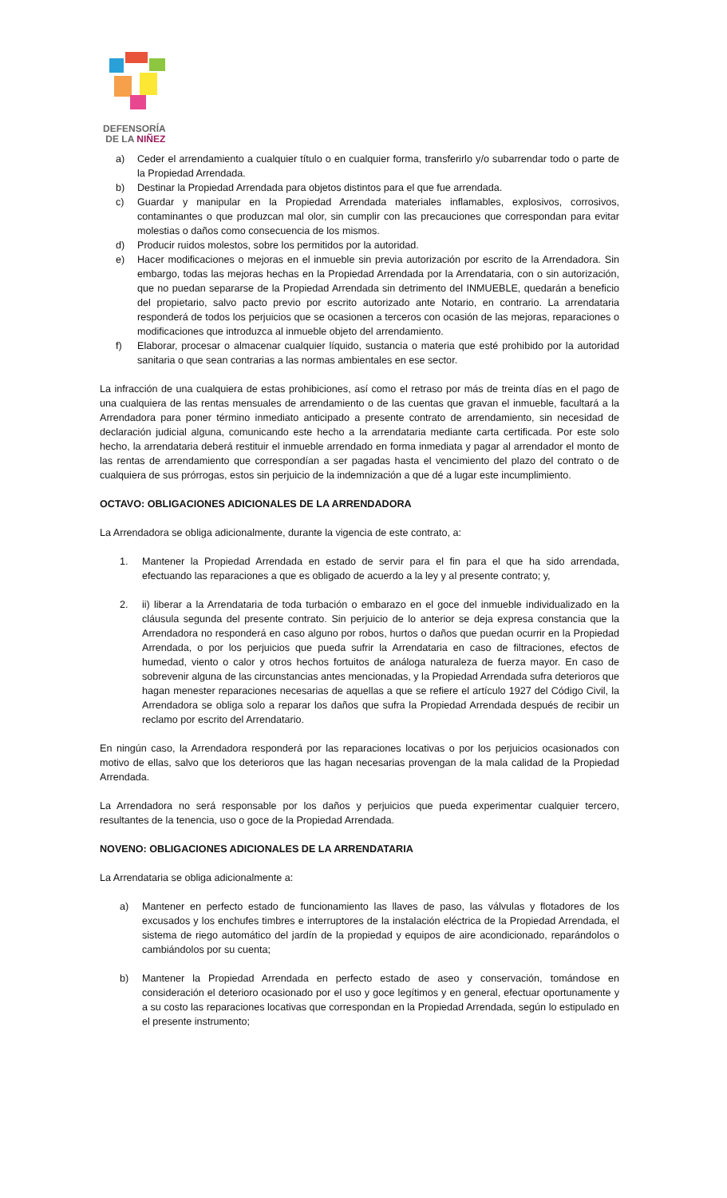DEFENSORÍA
DE LA NIÑEZ
a) Ceder el arrendamiento a cualquier título o en cualquier forma, transferirlo y/o subarrendar todo o parte de la Propiedad Arrendada.
b) Destinar la Propiedad Arrendada para objetos distintos para el que fue arrendada.
c) Guardar y manipular en la Propiedad Arrendada materiales inflamables, explosivos, corrosivos, contaminantes o que produzcan mal olor, sin cumplir con las precauciones que correspondan para evitar molestias o daños como consecuencia de los mismos.
d) Producir ruidos molestos, sobre los permitidos por la autoridad.
e) Hacer modificaciones o mejoras en el inmueble sin previa autorización por escrito de la Arrendadora. Sin embargo, todas las mejoras hechas en la Propiedad Arrendada por la Arrendataria, con o sin autorización, que no puedan separarse de la Propiedad Arrendada sin detrimento del INMUEBLE, quedarán a beneficio del propietario, salvo pacto previo por escrito autorizado ante Notario, en contrario. La arrendataria responderá de todos los perjuicios que se ocasionen a terceros con ocasión de las mejoras, reparaciones o modificaciones que introduzca al inmueble objeto del arrendamiento.
f) Elaborar, procesar o almacenar cualquier líquido, sustancia o materia que esté prohibido por la autoridad sanitaria o que sean contrarias a las normas ambientales en ese sector.
La infracción de una cualquiera de estas prohibiciones, así como el retraso por más de treinta días en el pago de una cualquiera de las rentas mensuales de arrendamiento o de las cuentas que gravan el inmueble, facultará a la Arrendadora para poner término inmediato anticipado a presente contrato de arrendamiento, sin necesidad de declaración judicial alguna, comunicando este hecho a la arrendataria mediante carta certificada. Por este solo hecho, la arrendataria deberá restituir el inmueble arrendado en forma inmediata y pagar al arrendador el monto de las rentas de arrendamiento que correspondían a ser pagadas hasta el vencimiento del plazo del contrato o de cualquiera de sus prórrogas, estos sin perjuicio de la indemnización a que dé a lugar este incumplimiento.
OCTAVO: OBLIGACIONES ADICIONALES DE LA ARRENDADORA
La Arrendadora se obliga adicionalmente, durante la vigencia de este contrato, a:
1. Mantener la Propiedad Arrendada en estado de servir para el fin para el que ha sido arrendada, efectuando las reparaciones a que es obligado de acuerdo a la ley y al presente contrato; y,
2. ii) liberar a la Arrendataria de toda turbación o embarazo en el goce del inmueble individualizado en la cláusula segunda del presente contrato. Sin perjuicio de lo anterior se deja expresa constancia que la Arrendadora no responderá en caso alguno por robos, hurtos o daños que puedan ocurrir en la Propiedad Arrendada, o por los perjuicios que pueda sufrir la Arrendataria en caso de filtraciones, efectos de humedad, viento o calor y otros hechos fortuitos de análoga naturaleza de fuerza mayor. En caso de sobrevenir alguna de las circunstancias antes mencionadas, y la Propiedad Arrendada sufra deterioros que hagan menester reparaciones necesarias de aquellas a que se refiere el artículo 1927 del Código Civil, la Arrendadora se obliga solo a reparar los daños que sufra la Propiedad Arrendada después de recibir un reclamo por escrito del Arrendatario.
En ningún caso, la Arrendadora responderá por las reparaciones locativas o por los perjuicios ocasionados con motivo de ellas, salvo que los deterioros que las hagan necesarias provengan de la mala calidad de la Propiedad Arrendada.
La Arrendadora no será responsable por los daños y perjuicios que pueda experimentar cualquier tercero, resultantes de la tenencia, uso o goce de la Propiedad Arrendada.
NOVENO: OBLIGACIONES ADICIONALES DE LA ARRENDATARIA
La Arrendataria se obliga adicionalmente a:
a) Mantener en perfecto estado de funcionamiento las llaves de paso, las válvulas y flotadores de los excusados y los enchufes timbres e interruptores de la instalación eléctrica de la Propiedad Arrendada, el sistema de riego automático del jardín de la propiedad y equipos de aire acondicionado, reparándolos o cambiándolos por su cuenta;
b) Mantener la Propiedad Arrendada en perfecto estado de aseo y conservación, tomándose en consideración el deterioro ocasionado por el uso y goce legítimos y en general, efectuar oportunamente y a su costo las reparaciones locativas que correspondan en la Propiedad Arrendada, según lo estipulado en el presente instrumento;